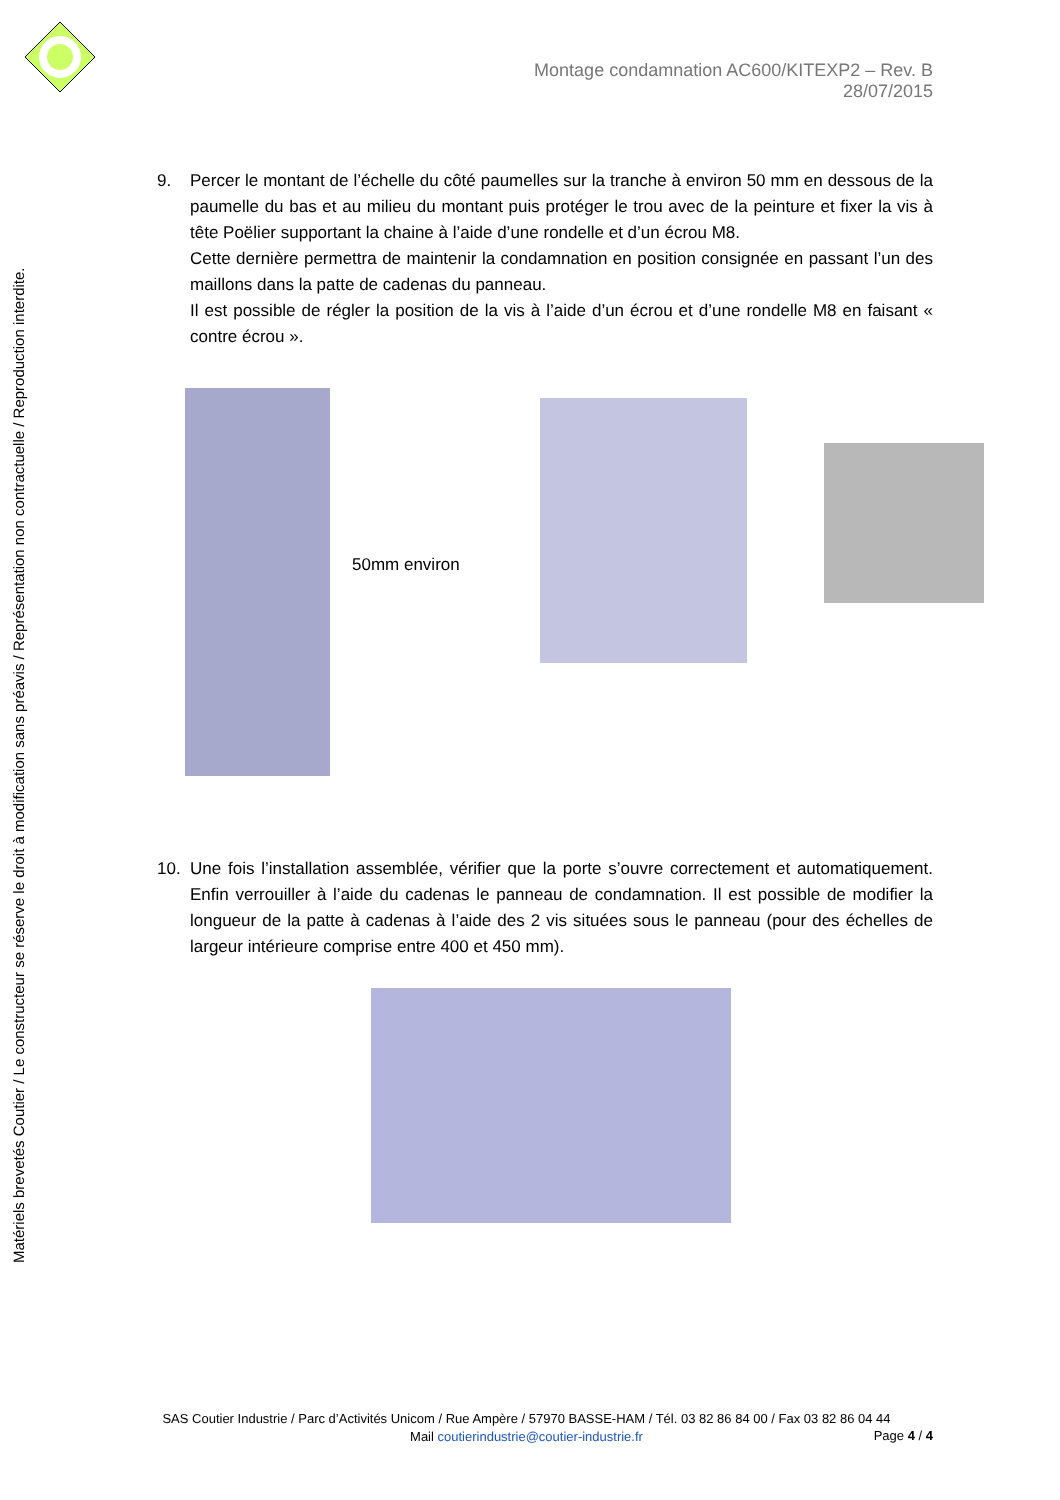Matériels brevetés Coutier / Le constructeur se réserve le droit à modification sans préavis / Représentation non contractuelle / Reproduction interdite.
Montage condamnation AC600/KITEXP2 – Rev. B 28/07/2015
9. Percer le montant de l’échelle du côté paumelles sur la tranche à environ 50 mm en dessous de la paumelle du bas et au milieu du montant puis protéger le trou avec de la peinture et fixer la vis à tête Poëlier supportant la chaine à l’aide d’une rondelle et d’un écrou M8.
Cette dernière permettra de maintenir la condamnation en position consignée en passant l’un des maillons dans la patte de cadenas du panneau.
Il est possible de régler la position de la vis à l’aide d’un écrou et d’une rondelle M8 en faisant « contre écrou ».
50mm environ
10. Une fois l’installation assemblée, vérifier que la porte s’ouvre correctement et automatiquement. Enfin verrouiller à l’aide du cadenas le panneau de condamnation. Il est possible de modifier la longueur de la patte à cadenas à l’aide des 2 vis situées sous le panneau (pour des échelles de largeur intérieure comprise entre 400 et 450 mm).
SAS Coutier Industrie / Parc d’Activités Unicom / Rue Ampère / 57970 BASSE-HAM / Tél. 03 82 86 84 00 / Fax 03 82 86 04 44
Mail coutierindustrie@coutier-industrie.fr
Page 4 / 4